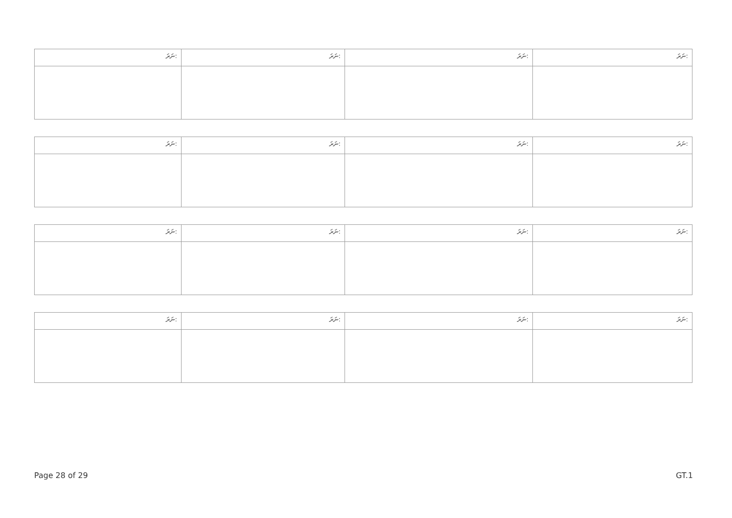| ނަރަ: | ނަރަ: | ނަރަ: | ނަރަ: |
| ނަރަ: | ނަރަ: | ނަރަ: | ނަރަ: |
| ނަރަ: | ނަރަ: | ނަރަ: | ނަރަ: |
| ނަރަ: | ނަރަ: | ނަރަ: | ނަރަ: |
Page 28 of 29 GT.1